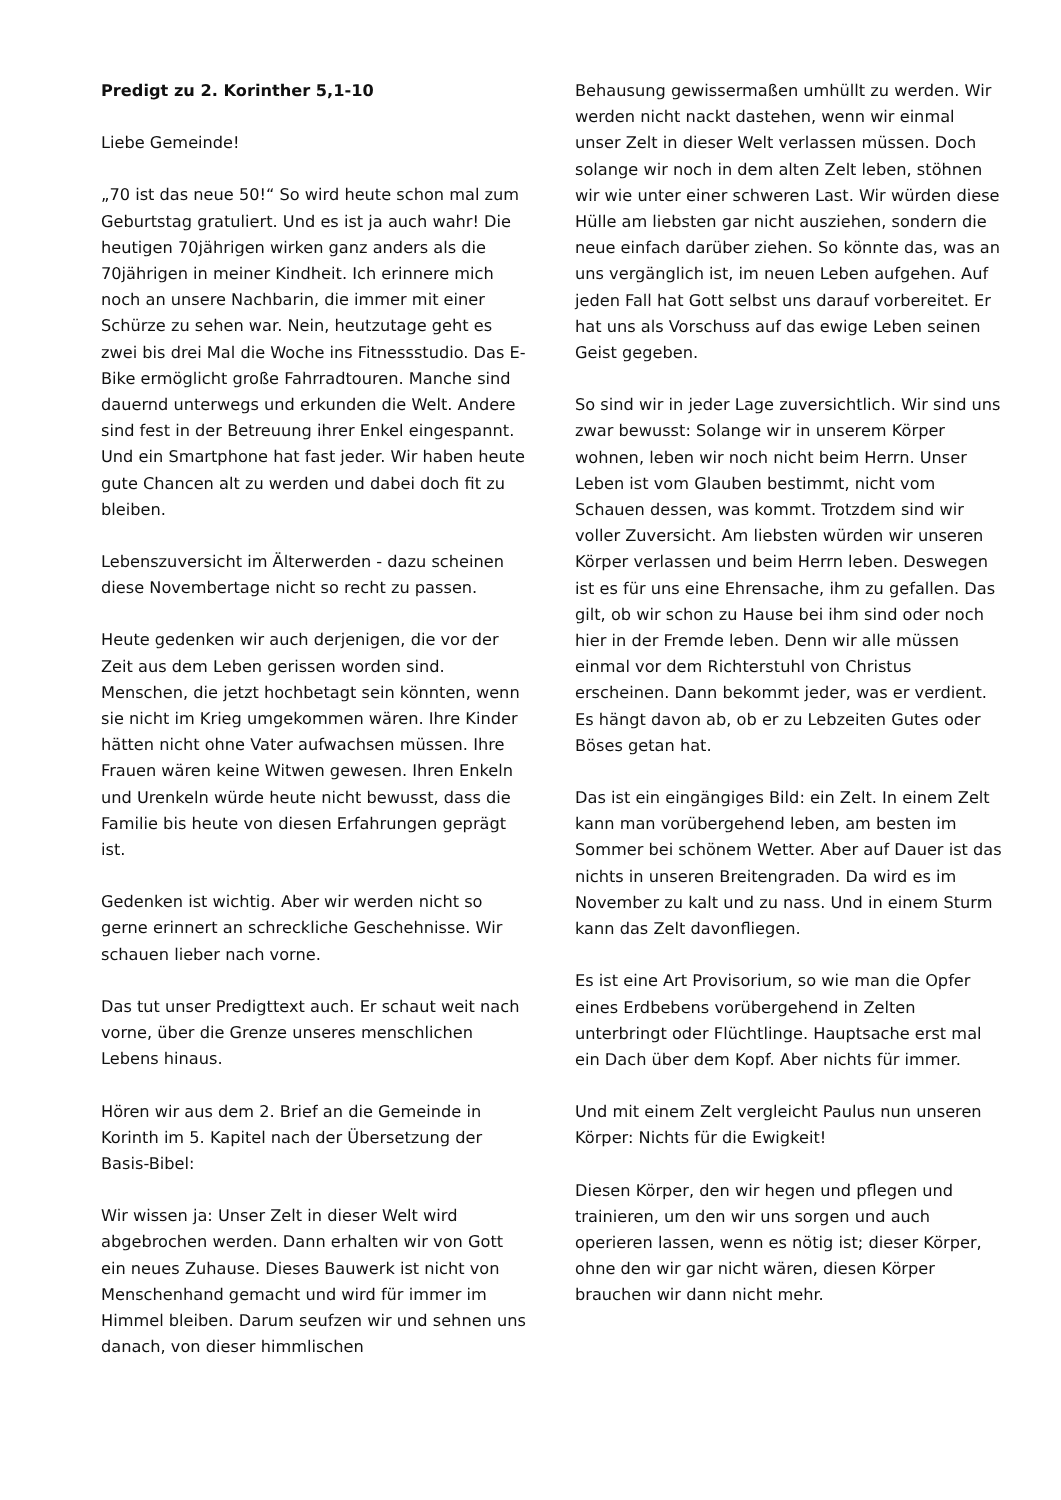Predigt zu 2. Korinther 5,1-10
Liebe Gemeinde!
„70 ist das neue 50!“ So wird heute schon mal zum Geburtstag gratuliert. Und es ist ja auch wahr! Die heutigen 70jährigen wirken ganz anders als die 70jährigen in meiner Kindheit. Ich erinnere mich noch an unsere Nachbarin, die immer mit einer Schürze zu sehen war. Nein, heutzutage geht es zwei bis drei Mal die Woche ins Fitnessstudio. Das E-Bike ermöglicht große Fahrradtouren. Manche sind dauernd unterwegs und erkunden die Welt. Andere sind fest in der Betreuung ihrer Enkel eingespannt. Und ein Smartphone hat fast jeder. Wir haben heute gute Chancen alt zu werden und dabei doch fit zu bleiben.
Lebenszuversicht im Älterwerden - dazu scheinen diese Novembertage nicht so recht zu passen.
Heute gedenken wir auch derjenigen, die vor der Zeit aus dem Leben gerissen worden sind. Menschen, die jetzt hochbetagt sein könnten, wenn sie nicht im Krieg umgekommen wären. Ihre Kinder hätten nicht ohne Vater aufwachsen müssen. Ihre Frauen wären keine Witwen gewesen. Ihren Enkeln und Urenkeln würde heute nicht bewusst, dass die Familie bis heute von diesen Erfahrungen geprägt ist.
Gedenken ist wichtig. Aber wir werden nicht so gerne erinnert an schreckliche Geschehnisse. Wir schauen lieber nach vorne.
Das tut unser Predigttext auch. Er schaut weit nach vorne, über die Grenze unseres menschlichen Lebens hinaus.
Hören wir aus dem 2. Brief an die Gemeinde in Korinth im 5. Kapitel nach der Übersetzung der Basis-Bibel:
Wir wissen ja: Unser Zelt in dieser Welt wird abgebrochen werden. Dann erhalten wir von Gott ein neues Zuhause. Dieses Bauwerk ist nicht von Menschenhand gemacht und wird für immer im Himmel bleiben. Darum seufzen wir und sehnen uns danach, von dieser himmlischen
Behausung gewissermaßen umhüllt zu werden. Wir werden nicht nackt dastehen, wenn wir einmal unser Zelt in dieser Welt verlassen müssen. Doch solange wir noch in dem alten Zelt leben, stöhnen wir wie unter einer schweren Last. Wir würden diese Hülle am liebsten gar nicht ausziehen, sondern die neue einfach darüber ziehen. So könnte das, was an uns vergänglich ist, im neuen Leben aufgehen. Auf jeden Fall hat Gott selbst uns darauf vorbereitet. Er hat uns als Vorschuss auf das ewige Leben seinen Geist gegeben.
So sind wir in jeder Lage zuversichtlich. Wir sind uns zwar bewusst: Solange wir in unserem Körper wohnen, leben wir noch nicht beim Herrn. Unser Leben ist vom Glauben bestimmt, nicht vom Schauen dessen, was kommt. Trotzdem sind wir voller Zuversicht. Am liebsten würden wir unseren Körper verlassen und beim Herrn leben. Deswegen ist es für uns eine Ehrensache, ihm zu gefallen. Das gilt, ob wir schon zu Hause bei ihm sind oder noch hier in der Fremde leben. Denn wir alle müssen einmal vor dem Richterstuhl von Christus erscheinen. Dann bekommt jeder, was er verdient. Es hängt davon ab, ob er zu Lebzeiten Gutes oder Böses getan hat.
Das ist ein eingängiges Bild: ein Zelt. In einem Zelt kann man vorübergehend leben, am besten im Sommer bei schönem Wetter. Aber auf Dauer ist das nichts in unseren Breitengraden. Da wird es im November zu kalt und zu nass. Und in einem Sturm kann das Zelt davonfliegen.
Es ist eine Art Provisorium, so wie man die Opfer eines Erdbebens vorübergehend in Zelten unterbringt oder Flüchtlinge. Hauptsache erst mal ein Dach über dem Kopf. Aber nichts für immer.
Und mit einem Zelt vergleicht Paulus nun unseren Körper: Nichts für die Ewigkeit!
Diesen Körper, den wir hegen und pflegen und trainieren, um den wir uns sorgen und auch operieren lassen, wenn es nötig ist; dieser Körper, ohne den wir gar nicht wären, diesen Körper brauchen wir dann nicht mehr.